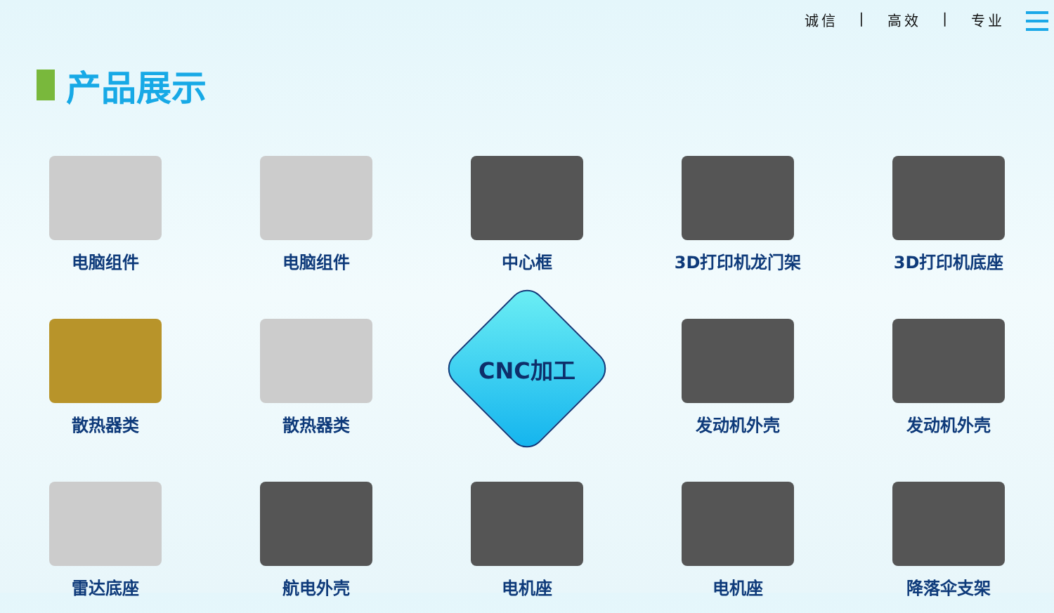诚信 | 高效 | 专业
产品展示
电脑组件
电脑组件
中心框
3D打印机龙门架
3D打印机底座
散热器类
散热器类
CNC加工
发动机外壳
发动机外壳
雷达底座
航电外壳
电机座
电机座
降落伞支架